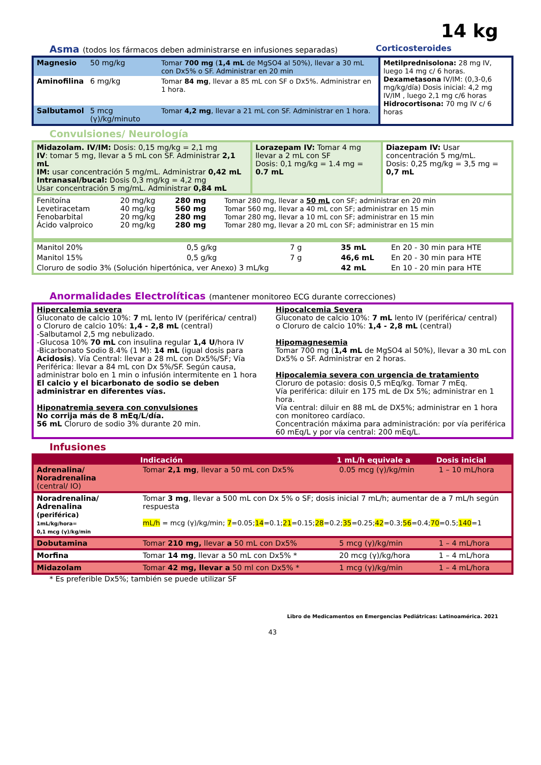14 kg
Asma (todos los fármacos deben administrarse en infusiones separadas)
Corticosteroides
| / Magnesio / 50 mg/kg / Tomar 700 mg ( 1,4 mL de MgSO4 al 50%), llevar a 30 mL con Dx5% o SF. Administrar en 20 min / / Aminofilina / 6 mg/kg / Tomar 84 mg , llevar a 85 mL con SF o Dx5%. Administrar en 1 hora. / / Salbutamol / 5 mcg (γ)/kg/minuto / Tomar 4,2 mg , llevar a 21 mL con SF. Administrar en 1 hora. / | Metilprednisolona: 28 mg IV, luego 14 mg c/ 6 horas. Dexametasona IV/IM: (0,3-0,6 mg/kg/día) Dosis inicial: 4,2 mg IV/IM , luego 2,1 mg c/6 horas Hidrocortisona: 70 mg IV c/ 6 horas |
Convulsiones/ Neurología
| Midazolam. IV/IM: Dosis: 0,15 mg/kg = 2,1 mg IV : tomar 5 mg, llevar a 5 mL con SF. Administrar 2,1 mL IM: usar concentración 5 mg/mL. Administrar 0,42 mL Intranasal/bucal: Dosis 0,3 mg/kg = 4,2 mg Usar concentración 5 mg/mL. Administrar 0,84 mL | Lorazepam IV: Tomar 4 mg llevar a 2 mL con SF Dosis: 0,1 mg/kg = 1.4 mg = 0.7 mL | Diazepam IV: Usar concentración 5 mg/mL. Dosis: 0,25 mg/kg = 3,5 mg = 0,7 mL |
| Fenitoína Levetiracetam Fenobarbital Ácido valproico | 20 mg/kg 40 mg/kg 20 mg/kg 20 mg/kg | 280 mg 560 mg 280 mg 280 mg | Tomar 280 mg, llevar a 50 mL con SF; administrar en 20 min Tomar 560 mg, llevar a 40 mL con SF; administrar en 15 min Tomar 280 mg, llevar a 10 mL con SF; administrar en 15 min Tomar 280 mg, llevar a 20 mL con SF; administrar en 15 min |
| Manitol 20% | 0,5 g/kg | 7 g | 35 mL | En 20 - 30 min para HTE |
| Manitol 15% | 0,5 g/kg | 7 g | 46,6 mL | En 20 - 30 min para HTE |
| Cloruro de sodio 3% (Solución hipertónica, ver Anexo) 3 mL/kg | | | 42 mL | En 10 - 20 min para HTE |
Anormalidades Electrolíticas (mantener monitoreo ECG durante correcciones)
| Hipercalemia severa Gluconato de calcio 10%: 7 mL lento IV (periférica/ central) o Cloruro de calcio 10%: 1,4 - 2,8 mL (central) -Salbutamol 2,5 mg nebulizado. -Glucosa 10% 70 mL con insulina regular 1,4 U /hora IV -Bicarbonato Sodio 8.4% (1 M): 14 mL (igual dosis para Acidosis ). Vía Central: llevar a 28 mL con Dx5%/SF; Vía Periférica: llevar a 84 mL con Dx 5%/SF. Según causa, administrar bolo en 1 min o infusión intermitente en 1 hora El calcio y el bicarbonato de sodio se deben administrar en diferentes vías. Hiponatremia severa con convulsiones No corrija más de 8 mEq/L/día. 56 mL Cloruro de sodio 3% durante 20 min. | Hipocalcemia Severa Gluconato de calcio 10%: 7 mL lento IV (periférica/ central) o Cloruro de calcio 10%: 1,4 - 2,8 mL (central) Hipomagnesemia Tomar 700 mg ( 1,4 mL de MgSO4 al 50%), llevar a 30 mL con Dx5% o SF. Administrar en 2 horas. Hipocalemia severa con urgencia de tratamiento Cloruro de potasio: dosis 0,5 mEq/kg. Tomar 7 mEq. Vía periférica: diluir en 175 mL de Dx 5%; administrar en 1 hora. Vía central: diluir en 88 mL de DX5%; administrar en 1 hora con monitoreo cardíaco. Concentración máxima para administración: por vía periférica 60 mEq/L y por vía central: 200 mEq/L. |
Infusiones
| | Indicación | 1 mL/h equivale a | Dosis inicial |
| --- | --- | --- | --- |
| Adrenalina/ Noradrenalina (central/ IO) | Tomar 2,1 mg , llevar a 50 mL con Dx5% | 0.05 mcg (γ)/kg/min | 1 – 10 mL/hora |
| Noradrenalina/ Adrenalina (periférica) 1mL/kg/hora= 0,1 mcg (γ)/kg/min | Tomar 3 mg , llevar a 500 mL con Dx 5% o SF; dosis inicial 7 mL/h; aumentar de a 7 mL/h según respuesta mL/h = mcg (γ)/kg/min; 7 =0.05; 14 =0.1; 21 =0.15; 28 =0.2; 35 =0.25; 42 =0.3; 56 =0.4; 70 =0.5; 140 =1 | | |
| Dobutamina | Tomar 210 mg, llevar a 50 mL con Dx5% | 5 mcg (γ)/kg/min | 1 – 4 mL/hora |
| Morfina | Tomar 14 mg , llevar a 50 mL con Dx5% * | 20 mcg (γ)/kg/hora | 1 – 4 mL/hora |
| Midazolam | Tomar 42 mg, llevar a 50 ml con Dx5% * | 1 mcg (γ)/kg/min | 1 – 4 mL/hora |
* Es preferible Dx5%; también se puede utilizar SF
Libro de Medicamentos en Emergencias Pediátricas: Latinoamérica. 2021
43